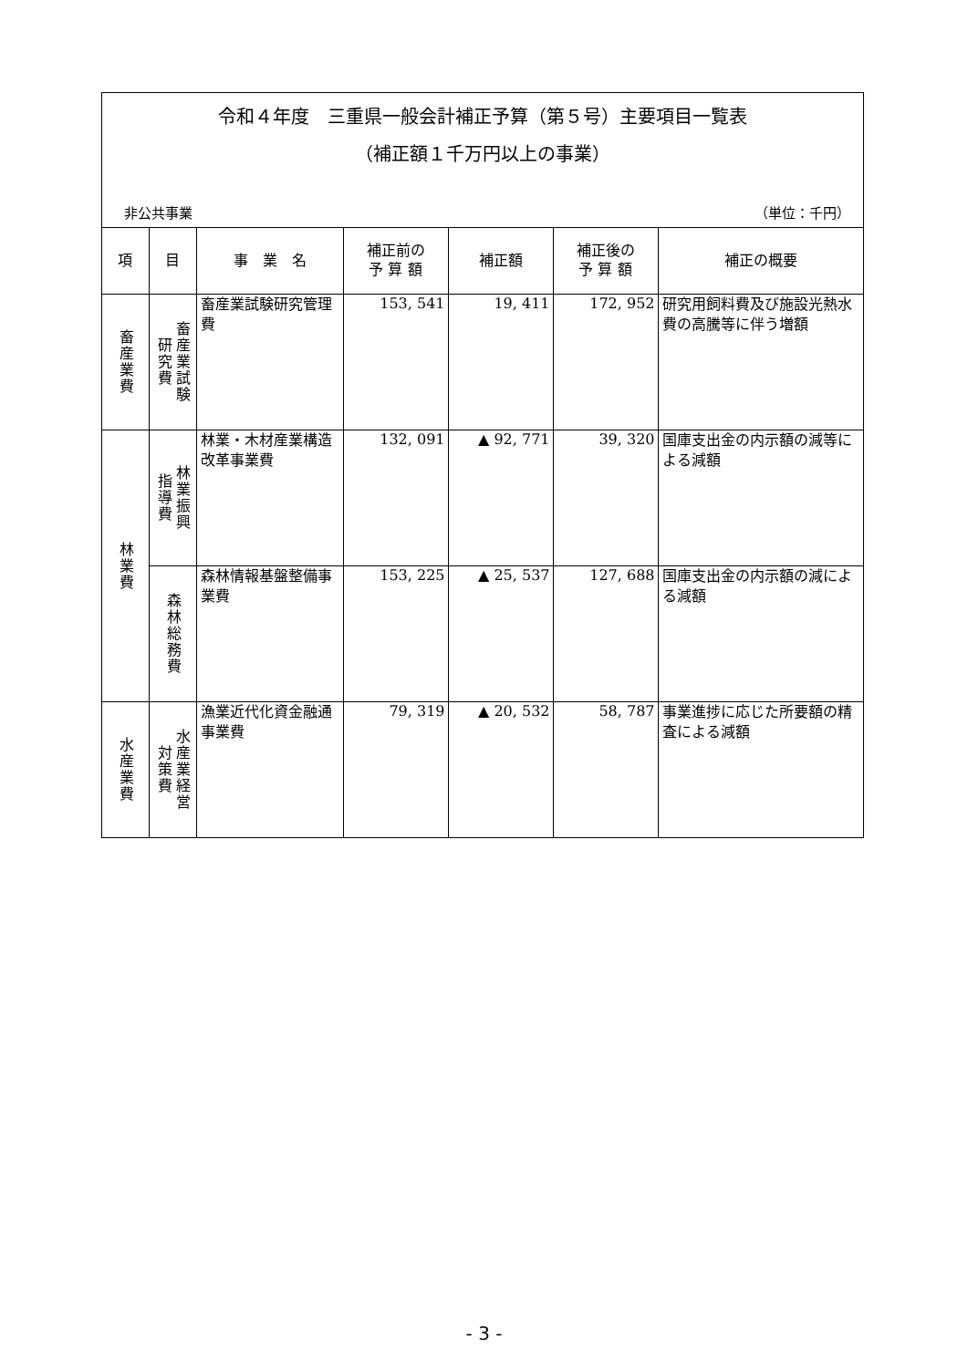令和４年度　三重県一般会計補正予算（第５号）主要項目一覧表
（補正額１千万円以上の事業）
非公共事業 （単位：千円）
| 項 | 目 | 事 業 名 | 補正前の 予 算 額 | 補正額 | 補正後の 予 算 額 | 補正の概要 |
| --- | --- | --- | --- | --- | --- | --- |
| 畜産業費 | 畜産業試験 研究費 | 畜産業試験研究管理費 | 153, 541 | 19, 411 | 172, 952 | 研究用飼料費及び施設光熱水費の高騰等に伴う増額 |
| 林業費 | 林業振興 指導費 | 林業・木材産業構造改革事業費 | 132, 091 | ▲ 92, 771 | 39, 320 | 国庫支出金の内示額の減等による減額 |
| | 森林総務費 | 森林情報基盤整備事業費 | 153, 225 | ▲ 25, 537 | 127, 688 | 国庫支出金の内示額の減による減額 |
| 水産業費 | 水産業経営 対策費 | 漁業近代化資金融通事業費 | 79, 319 | ▲ 20, 532 | 58, 787 | 事業進捗に応じた所要額の精査による減額 |
- 3 -